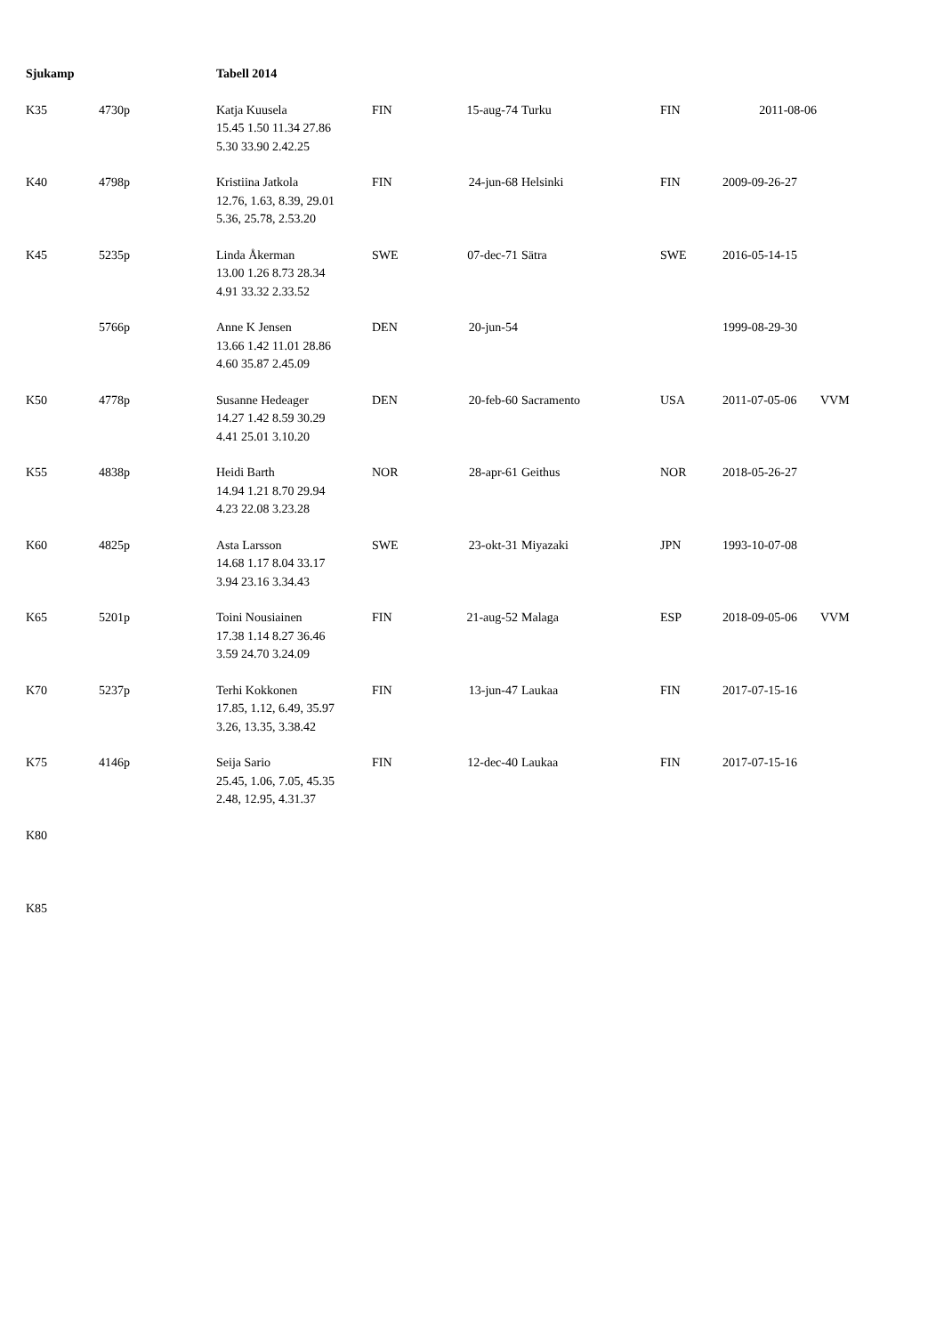| Sjukamp | | Tabell 2014 | | | | | | |
| K35 | 4730p | Katja Kuusela 15.45 1.50 11.34 27.86 5.30 33.90 2.42.25 | FIN | 15-aug-74 | Turku | FIN | 2011-08-06 | |
| K40 | 4798p | Kristiina Jatkola 12.76, 1.63, 8.39, 29.01 5.36, 25.78, 2.53.20 | FIN | 24-jun-68 | Helsinki | FIN | 2009-09-26-27 | |
| K45 | 5235p | Linda Åkerman 13.00 1.26 8.73 28.34 4.91 33.32 2.33.52 | SWE | 07-dec-71 | Sätra | SWE | 2016-05-14-15 | |
| | 5766p | Anne K Jensen 13.66 1.42 11.01 28.86 4.60 35.87 2.45.09 | DEN | 20-jun-54 | | | 1999-08-29-30 | |
| K50 | 4778p | Susanne Hedeager 14.27 1.42 8.59 30.29 4.41 25.01 3.10.20 | DEN | 20-feb-60 | Sacramento | USA | 2011-07-05-06 | VVM |
| K55 | 4838p | Heidi Barth 14.94 1.21 8.70 29.94 4.23 22.08 3.23.28 | NOR | 28-apr-61 | Geithus | NOR | 2018-05-26-27 | |
| K60 | 4825p | Asta Larsson 14.68 1.17 8.04 33.17 3.94 23.16 3.34.43 | SWE | 23-okt-31 | Miyazaki | JPN | 1993-10-07-08 | |
| K65 | 5201p | Toini Nousiainen 17.38 1.14 8.27 36.46 3.59 24.70 3.24.09 | FIN | 21-aug-52 | Malaga | ESP | 2018-09-05-06 | VVM |
| K70 | 5237p | Terhi Kokkonen 17.85, 1.12, 6.49, 35.97 3.26, 13.35, 3.38.42 | FIN | 13-jun-47 | Laukaa | FIN | 2017-07-15-16 | |
| K75 | 4146p | Seija Sario 25.45, 1.06, 7.05, 45.35 2.48, 12.95, 4.31.37 | FIN | 12-dec-40 | Laukaa | FIN | 2017-07-15-16 | |
| K80 | | | | | | | | |
| K85 | | | | | | | | |